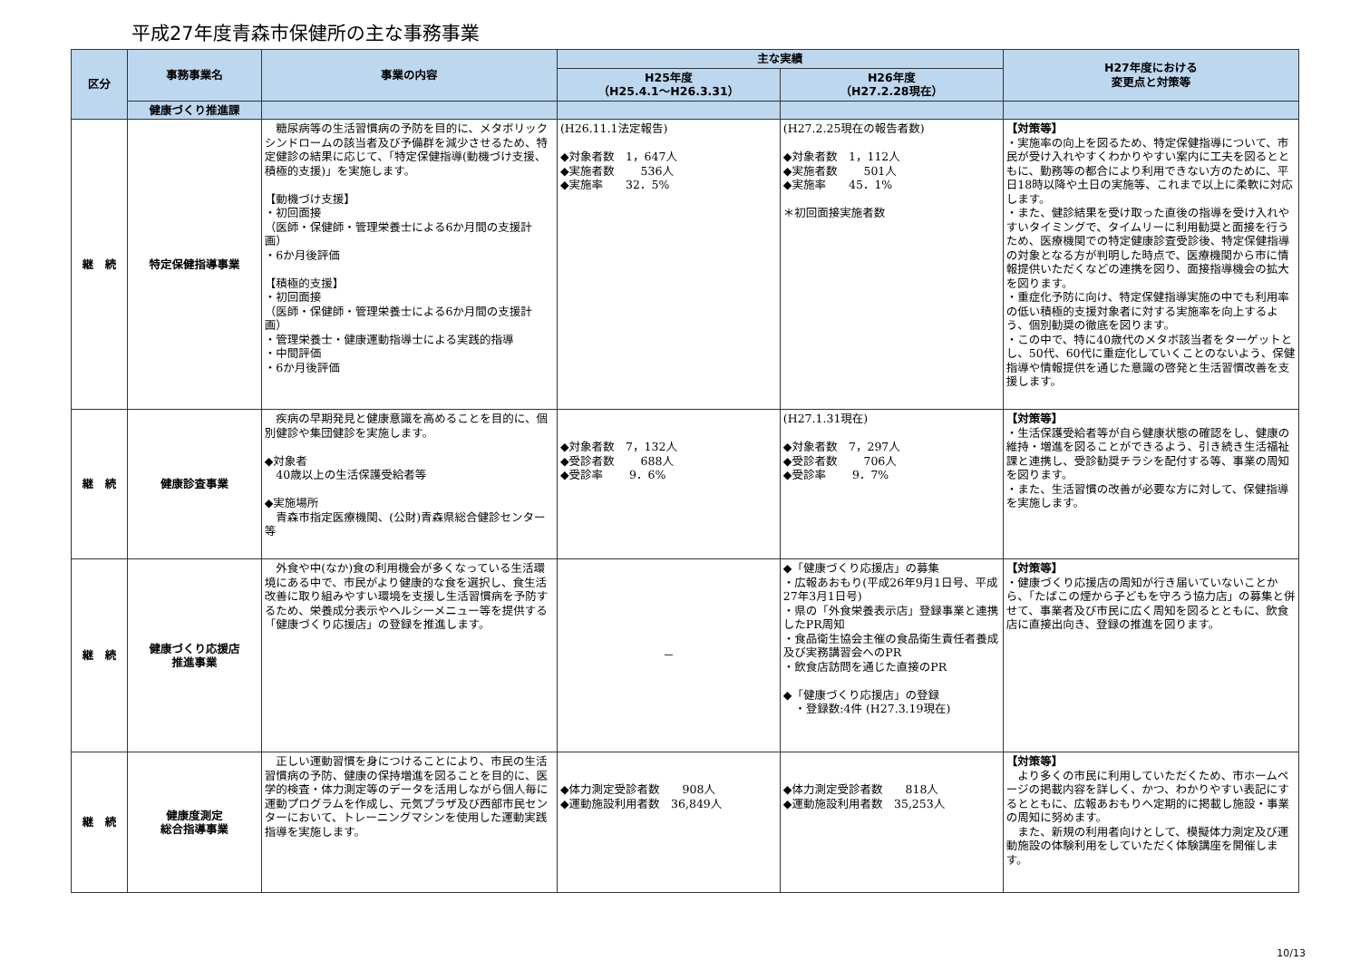平成27年度青森市保健所の主な事務事業
| 区分 | 事務事業名 | 事業の内容 | 主な実績 | | H27年度における 変更点と対策等 |
| --- | --- | --- | --- | --- | --- |
| | | | H25年度 （H25.4.1～H26.3.31） | H26年度 （H27.2.28現在） | |
| | 健康づくり推進課 | | | | |
| 継 続 | 特定保健指導事業 | 糖尿病等の生活習慣病の予防を目的に、メタボリックシンドロームの該当者及び予備群を減少させるため、特定健診の結果に応じて、「特定保健指導(動機づけ支援、積極的支援)」を実施します。 【動機づけ支援】 ・初回面接 （医師・保健師・管理栄養士による6か月間の支援計画） ・6か月後評価 【積極的支援】 ・初回面接 （医師・保健師・管理栄養士による6か月間の支援計画） ・管理栄養士・健康運動指導士による実践的指導 ・中間評価 ・6か月後評価 | (H26.11.1法定報告) ◆対象者数 1，647人 ◆実施者数 536人 ◆実施率 32．5% | (H27.2.25現在の報告者数) ◆対象者数 1，112人 ◆実施者数 501人 ◆実施率 45．1% ＊初回面接実施者数 | 【対策等】 ・実施率の向上を図るため、特定保健指導について、市民が受け入れやすくわかりやすい案内に工夫を図るとともに、勤務等の都合により利用できない方のために、平日18時以降や土日の実施等、これまで以上に柔軟に対応します。 ・また、健診結果を受け取った直後の指導を受け入れやすいタイミングで、タイムリーに利用勧奨と面接を行うため、医療機関での特定健康診査受診後、特定保健指導の対象となる方が判明した時点で、医療機関から市に情報提供いただくなどの連携を図り、面接指導機会の拡大を図ります。 ・重症化予防に向け、特定保健指導実施の中でも利用率の低い積極的支援対象者に対する実施率を向上するよう、個別勧奨の徹底を図ります。 ・この中で、特に40歳代のメタボ該当者をターゲットとし、50代、60代に重症化していくことのないよう、保健指導や情報提供を通じた意識の啓発と生活習慣改善を支援します。 |
| 継 続 | 健康診査事業 | 疾病の早期発見と健康意識を高めることを目的に、個別健診や集団健診を実施します。 ◆対象者 40歳以上の生活保護受給者等 ◆実施場所 青森市指定医療機関、(公財)青森県総合健診センター等 | ◆対象者数 7，132人 ◆受診者数 688人 ◆受診率 9．6% | (H27.1.31現在) ◆対象者数 7，297人 ◆受診者数 706人 ◆受診率 9．7% | 【対策等】 ・生活保護受給者等が自ら健康状態の確認をし、健康の維持・増進を図ることができるよう、引き続き生活福祉課と連携し、受診勧奨チラシを配付する等、事業の周知を図ります。 ・また、生活習慣の改善が必要な方に対して、保健指導を実施します。 |
| 継 続 | 健康づくり応援店 推進事業 | 外食や中(なか)食の利用機会が多くなっている生活環境にある中で、市民がより健康的な食を選択し、食生活改善に取り組みやすい環境を支援し生活習慣病を予防するため、栄養成分表示やヘルシーメニュー等を提供する「健康づくり応援店」の登録を推進します。 | － | ◆「健康づくり応援店」の募集 ・広報あおもり(平成26年9月1日号、平成27年3月1日号) ・県の「外食栄養表示店」登録事業と連携したPR周知 ・食品衛生協会主催の食品衛生責任者養成及び実務講習会へのPR ・飲食店訪問を通じた直接のPR ◆「健康づくり応援店」の登録 ・登録数:4件 (H27.3.19現在) | 【対策等】 ・健康づくり応援店の周知が行き届いていないことから、「たばこの煙から子どもを守ろう協力店」の募集と併せて、事業者及び市民に広く周知を図るとともに、飲食店に直接出向き、登録の推進を図ります。 |
| 継 続 | 健康度測定 総合指導事業 | 正しい運動習慣を身につけることにより、市民の生活習慣病の予防、健康の保持増進を図ることを目的に、医学的検査・体力測定等のデータを活用しながら個人毎に運動プログラムを作成し、元気プラザ及び西部市民センターにおいて、トレーニングマシンを使用した運動実践指導を実施します。 | ◆体力測定受診者数 908人 ◆運動施設利用者数 36,849人 | ◆体力測定受診者数 818人 ◆運動施設利用者数 35,253人 | 【対策等】 より多くの市民に利用していただくため、市ホームページの掲載内容を詳しく、かつ、わかりやすい表記にするとともに、広報あおもりへ定期的に掲載し施設・事業の周知に努めます。 また、新規の利用者向けとして、模擬体力測定及び運動施設の体験利用をしていただく体験講座を開催します。 |
10/13